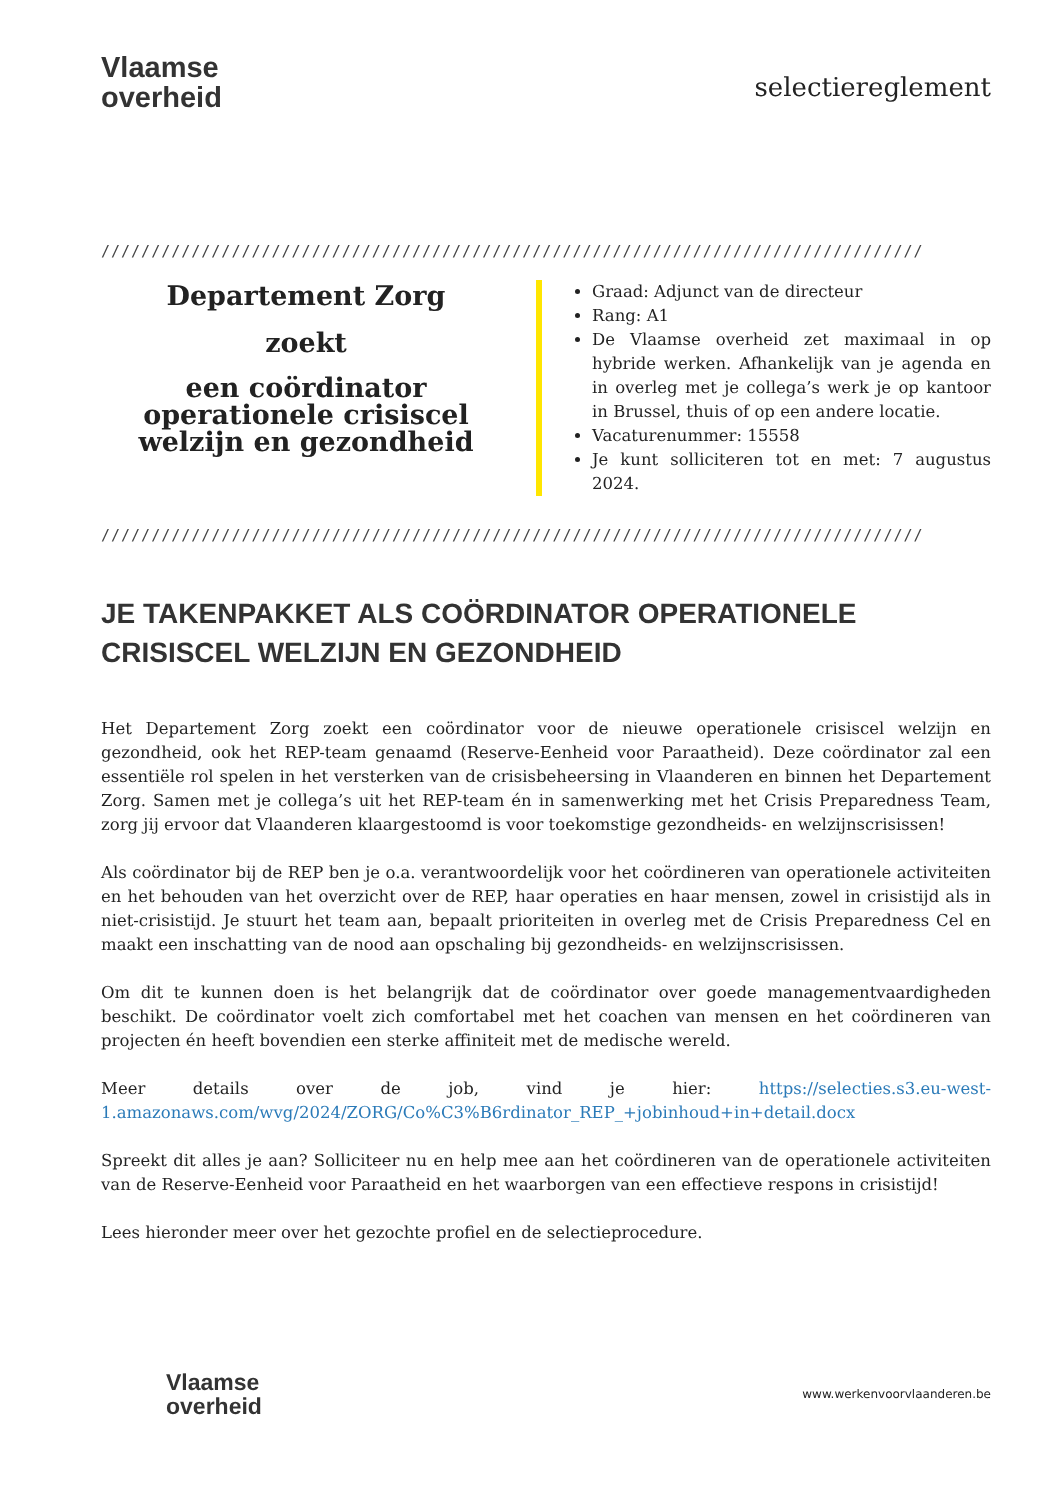Vlaamse
overheid
selectiereglement
//////////////////////////////////////////////////////////////////////////////////
Departement Zorg
zoekt
een coördinator operationele crisiscel welzijn en gezondheid
Graad: Adjunct van de directeur
Rang: A1
De Vlaamse overheid zet maximaal in op hybride werken. Afhankelijk van je agenda en in overleg met je collega’s werk je op kantoor in Brussel, thuis of op een andere locatie.
Vacaturenummer: 15558
Je kunt solliciteren tot en met: 7 augustus 2024.
//////////////////////////////////////////////////////////////////////////////////
JE TAKENPAKKET ALS COÖRDINATOR OPERATIONELE CRISISCEL WELZIJN EN GEZONDHEID
Het Departement Zorg zoekt een coördinator voor de nieuwe operationele crisiscel welzijn en gezondheid, ook het REP-team genaamd (Reserve-Eenheid voor Paraatheid). Deze coördinator zal een essentiële rol spelen in het versterken van de crisisbeheersing in Vlaanderen en binnen het Departement Zorg. Samen met je collega’s uit het REP-team én in samenwerking met het Crisis Preparedness Team, zorg jij ervoor dat Vlaanderen klaargestoomd is voor toekomstige gezondheids- en welzijnscrisissen!
Als coördinator bij de REP ben je o.a. verantwoordelijk voor het coördineren van operationele activiteiten en het behouden van het overzicht over de REP, haar operaties en haar mensen, zowel in crisistijd als in niet-crisistijd. Je stuurt het team aan, bepaalt prioriteiten in overleg met de Crisis Preparedness Cel en maakt een inschatting van de nood aan opschaling bij gezondheids- en welzijnscrisissen.
Om dit te kunnen doen is het belangrijk dat de coördinator over goede managementvaardigheden beschikt. De coördinator voelt zich comfortabel met het coachen van mensen en het coördineren van projecten én heeft bovendien een sterke affiniteit met de medische wereld.
Meer details over de job, vind je hier: https://selecties.s3.eu-west-1.amazonaws.com/wvg/2024/ZORG/Co%C3%B6rdinator_REP_+jobinhoud+in+detail.docx
Spreekt dit alles je aan? Solliciteer nu en help mee aan het coördineren van de operationele activiteiten van de Reserve-Eenheid voor Paraatheid en het waarborgen van een effectieve respons in crisistijd!
Lees hieronder meer over het gezochte profiel en de selectieprocedure.
Vlaamse
overheid
www.werkenvoorvlaanderen.be